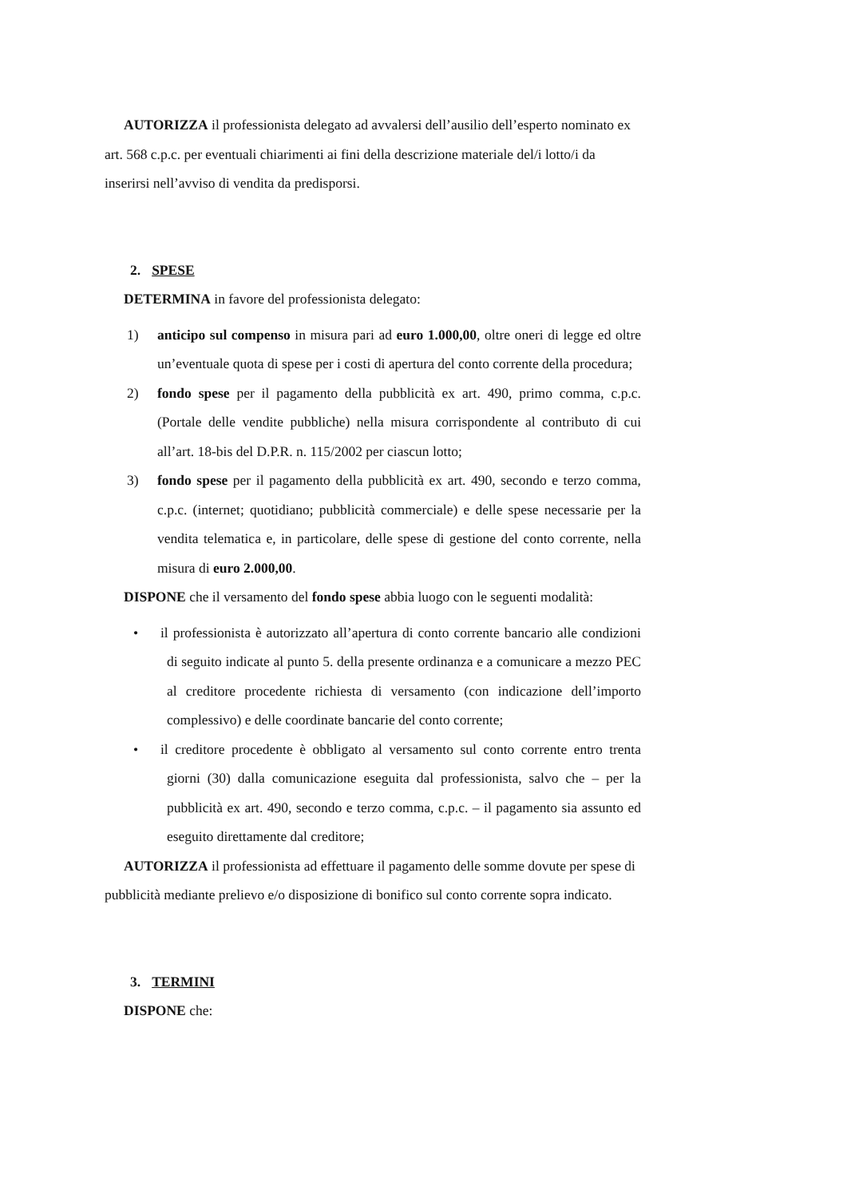AUTORIZZA il professionista delegato ad avvalersi dell’ausilio dell’esperto nominato ex art. 568 c.p.c. per eventuali chiarimenti ai fini della descrizione materiale del/i lotto/i da inserirsi nell’avviso di vendita da predisporsi.
2. SPESE
DETERMINA in favore del professionista delegato:
1) anticipo sul compenso in misura pari ad euro 1.000,00, oltre oneri di legge ed oltre un’eventuale quota di spese per i costi di apertura del conto corrente della procedura;
2) fondo spese per il pagamento della pubblicità ex art. 490, primo comma, c.p.c. (Portale delle vendite pubbliche) nella misura corrispondente al contributo di cui all’art. 18-bis del D.P.R. n. 115/2002 per ciascun lotto;
3) fondo spese per il pagamento della pubblicità ex art. 490, secondo e terzo comma, c.p.c. (internet; quotidiano; pubblicità commerciale) e delle spese necessarie per la vendita telematica e, in particolare, delle spese di gestione del conto corrente, nella misura di euro 2.000,00.
DISPONE che il versamento del fondo spese abbia luogo con le seguenti modalità:
• il professionista è autorizzato all’apertura di conto corrente bancario alle condizioni di seguito indicate al punto 5. della presente ordinanza e a comunicare a mezzo PEC al creditore procedente richiesta di versamento (con indicazione dell’importo complessivo) e delle coordinate bancarie del conto corrente;
• il creditore procedente è obbligato al versamento sul conto corrente entro trenta giorni (30) dalla comunicazione eseguita dal professionista, salvo che – per la pubblicità ex art. 490, secondo e terzo comma, c.p.c. – il pagamento sia assunto ed eseguito direttamente dal creditore;
AUTORIZZA il professionista ad effettuare il pagamento delle somme dovute per spese di pubblicità mediante prelievo e/o disposizione di bonifico sul conto corrente sopra indicato.
3. TERMINI
DISPONE che: